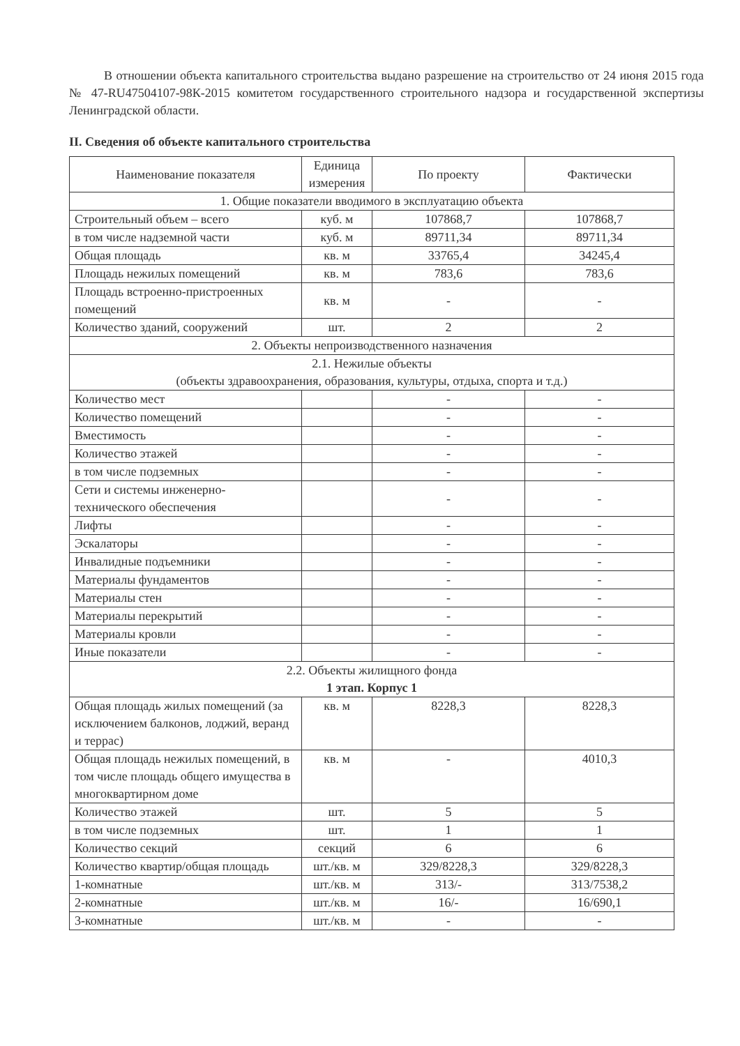В отношении объекта капитального строительства выдано разрешение на строительство от 24 июня 2015 года № 47-RU47504107-98К-2015 комитетом государственного строительного надзора и государственной экспертизы Ленинградской области.
II. Сведения об объекте капитального строительства
| Наименование показателя | Единица измерения | По проекту | Фактически |
| --- | --- | --- | --- |
| 1. Общие показатели вводимого в эксплуатацию объекта | | | |
| Строительный объем – всего | куб. м | 107868,7 | 107868,7 |
| в том числе надземной части | куб. м | 89711,34 | 89711,34 |
| Общая площадь | кв. м | 33765,4 | 34245,4 |
| Площадь нежилых помещений | кв. м | 783,6 | 783,6 |
| Площадь встроенно-пристроенных помещений | кв. м | - | - |
| Количество зданий, сооружений | шт. | 2 | 2 |
| 2. Объекты непроизводственного назначения | | | |
| 2.1. Нежилые объекты (объекты здравоохранения, образования, культуры, отдыха, спорта и т.д.) | | | |
| Количество мест | | - | - |
| Количество помещений | | - | - |
| Вместимость | | - | - |
| Количество этажей | | - | - |
| в том числе подземных | | - | - |
| Сети и системы инженерно-технического обеспечения | | - | - |
| Лифты | | - | - |
| Эскалаторы | | - | - |
| Инвалидные подъемники | | - | - |
| Материалы фундаментов | | - | - |
| Материалы стен | | - | - |
| Материалы перекрытий | | - | - |
| Материалы кровли | | - | - |
| Иные показатели | | - | - |
| 2.2. Объекты жилищного фонда 1 этап. Корпус 1 | | | |
| Общая площадь жилых помещений (за исключением балконов, лоджий, веранд и террас) | кв. м | 8228,3 | 8228,3 |
| Общая площадь нежилых помещений, в том числе площадь общего имущества в многоквартирном доме | кв. м | - | 4010,3 |
| Количество этажей | шт. | 5 | 5 |
| в том числе подземных | шт. | 1 | 1 |
| Количество секций | секций | 6 | 6 |
| Количество квартир/общая площадь | шт./кв. м | 329/8228,3 | 329/8228,3 |
| 1-комнатные | шт./кв. м | 313/- | 313/7538,2 |
| 2-комнатные | шт./кв. м | 16/- | 16/690,1 |
| 3-комнатные | шт./кв. м | - | - |